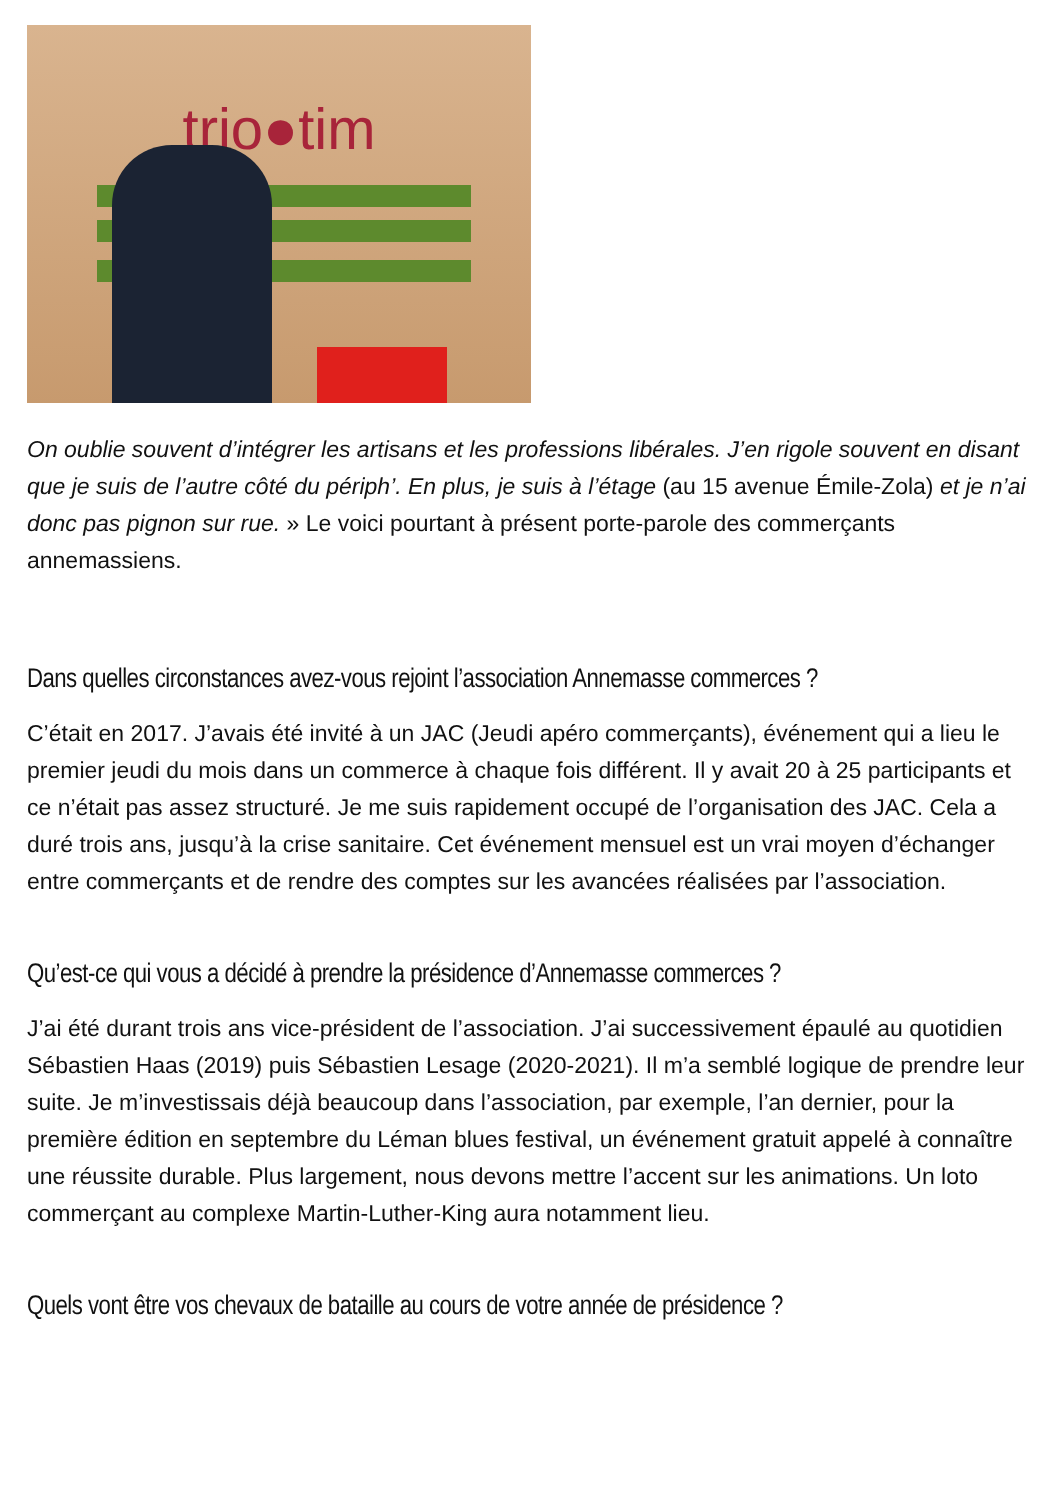trio●tim
On oublie souvent d’intégrer les artisans et les professions libérales. J’en rigole souvent en disant que je suis de l’autre côté du périph’. En plus, je suis à l’étage (au 15 avenue Émile-Zola) et je n’ai donc pas pignon sur rue. » Le voici pourtant à présent porte-parole des commerçants annemassiens.
Dans quelles circonstances avez-vous rejoint l’association Annemasse commerces ?
C’était en 2017. J’avais été invité à un JAC (Jeudi apéro commerçants), événement qui a lieu le premier jeudi du mois dans un commerce à chaque fois différent. Il y avait 20 à 25 participants et ce n’était pas assez structuré. Je me suis rapidement occupé de l’organisation des JAC. Cela a duré trois ans, jusqu’à la crise sanitaire. Cet événement mensuel est un vrai moyen d’échanger entre commerçants et de rendre des comptes sur les avancées réalisées par l’association.
Qu’est-ce qui vous a décidé à prendre la présidence d’Annemasse commerces ?
J’ai été durant trois ans vice-président de l’association. J’ai successivement épaulé au quotidien Sébastien Haas (2019) puis Sébastien Lesage (2020-2021). Il m’a semblé logique de prendre leur suite. Je m’investissais déjà beaucoup dans l’association, par exemple, l’an dernier, pour la première édition en septembre du Léman blues festival, un événement gratuit appelé à connaître une réussite durable. Plus largement, nous devons mettre l’accent sur les animations. Un loto commerçant au complexe Martin-Luther-King aura notamment lieu.
Quels vont être vos chevaux de bataille au cours de votre année de présidence ?